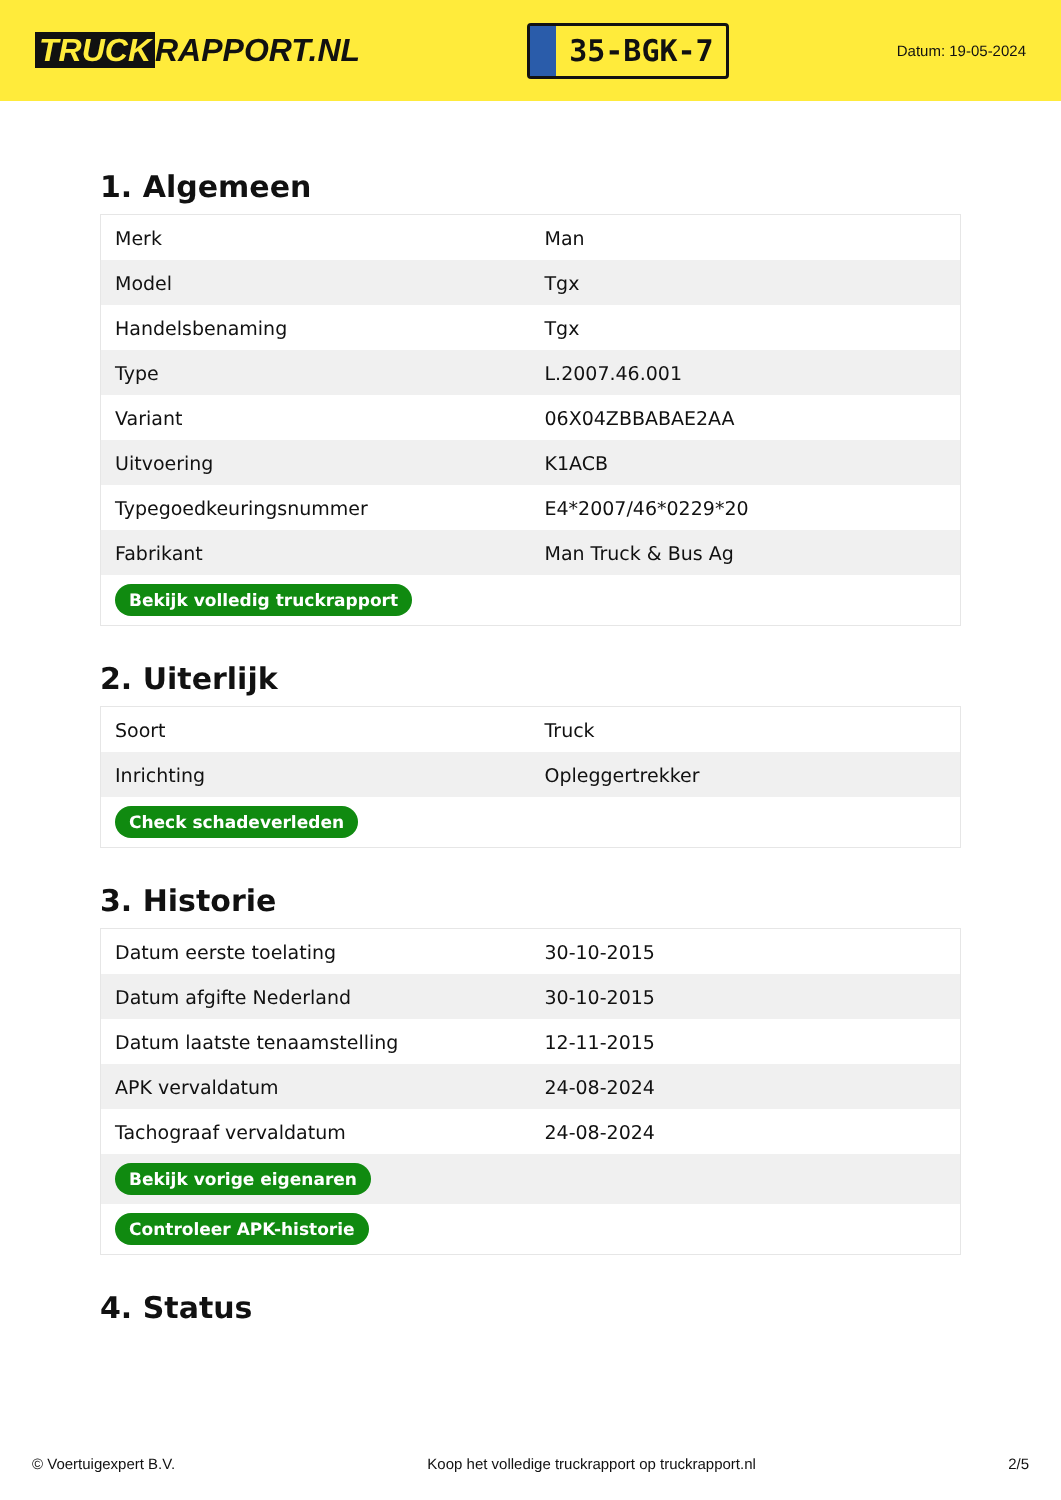TRUCK RAPPORT.NL
35-BGK-7
Datum: 19-05-2024
1. Algemeen
| Merk | Man |
| Model | Tgx |
| Handelsbenaming | Tgx |
| Type | L.2007.46.001 |
| Variant | 06X04ZBBABAE2AA |
| Uitvoering | K1ACB |
| Typegoedkeuringsnummer | E4*2007/46*0229*20 |
| Fabrikant | Man Truck & Bus Ag |
| Bekijk volledig truckrapport | |
2. Uiterlijk
| Soort | Truck |
| Inrichting | Opleggertrekker |
| Check schadeverleden | |
3. Historie
| Datum eerste toelating | 30-10-2015 |
| Datum afgifte Nederland | 30-10-2015 |
| Datum laatste tenaamstelling | 12-11-2015 |
| APK vervaldatum | 24-08-2024 |
| Tachograaf vervaldatum | 24-08-2024 |
| Bekijk vorige eigenaren | |
| Controleer APK-historie | |
4. Status
© Voertuigexpert B.V. Koop het volledige truckrapport op truckrapport.nl 2/5